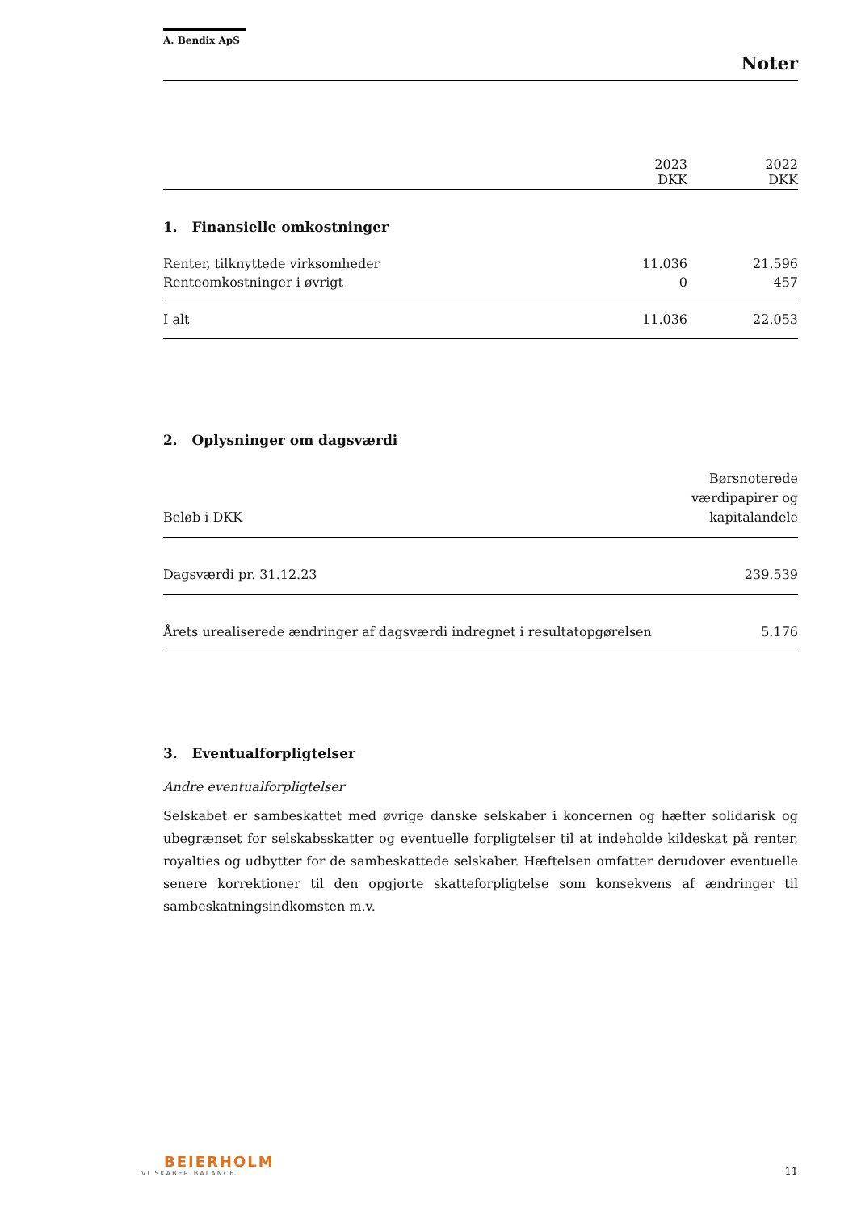A. Bendix ApS
Noter
| | 2023 DKK | 2022 DKK |
| --- | --- | --- |
1. Finansielle omkostninger
| Renter, tilknyttede virksomheder | 11.036 | 21.596 |
| Renteomkostninger i øvrigt | 0 | 457 |
| I alt | 11.036 | 22.053 |
2. Oplysninger om dagsværdi
| Beløb i DKK | Børsnoterede værdipapirer og kapitalandele |
| Dagsværdi pr. 31.12.23 | 239.539 |
| Årets urealiserede ændringer af dagsværdi indregnet i resultatopgørelsen | 5.176 |
3. Eventualforpligtelser
Andre eventualforpligtelser
Selskabet er sambeskattet med øvrige danske selskaber i koncernen og hæfter solidarisk og ubegrænset for selskabsskatter og eventuelle forpligtelser til at indeholde kildeskat på renter, royalties og udbytter for de sambeskattede selskaber. Hæftelsen omfatter derudover eventuelle senere korrektioner til den opgjorte skatteforpligtelse som konsekvens af ændringer til sambeskatningsindkomsten m.v.
BEIERHOLM
VI SKABER BALANCE
11